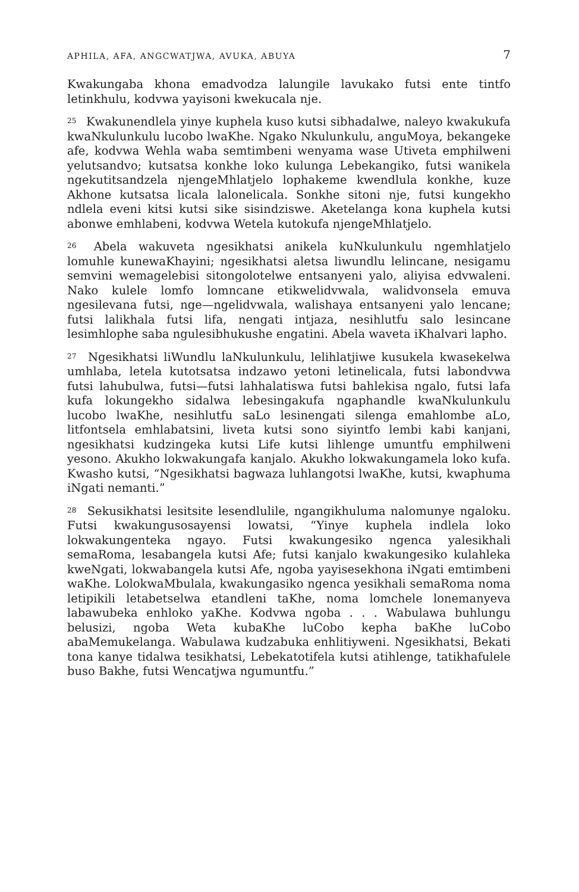APHILA, AFA, ANGCWATJWA, AVUKA, ABUYA 7
Kwakungaba khona emadvodza lalungile lavukako futsi ente tintfo letinkhulu, kodvwa yayisoni kwekucala nje.
<sup>25</sup> Kwakunendlela yinye kuphela kuso kutsi sibhadalwe, naleyo kwakukufa kwaNkulunkulu lucobo lwaKhe. Ngako Nkulunkulu, anguMoya, bekangeke afe, kodvwa Wehla waba semtimbeni wenyama wase Utiveta emphilweni yelutsandvo; kutsatsa konkhe loko kulunga Lebekangiko, futsi wanikela ngekutitsandzela njengeMhlatjelo lophakeme kwendlula konkhe, kuze Akhone kutsatsa licala lalonelicala. Sonkhe sitoni nje, futsi kungekho ndlela eveni kitsi kutsi sike sisindziswe. Aketelanga kona kuphela kutsi abonwe emhlabeni, kodvwa Wetela kutokufa njengeMhlatjelo.
<sup>26</sup> Abela wakuveta ngesikhatsi anikela kuNkulunkulu ngemhlatjelo lomuhle kunewaKhayini; ngesikhatsi aletsa liwundlu lelincane, nesigamu semvini wemagelebisi sitongolotelwe entsanyeni yalo, aliyisa edvwaleni. Nako kulele lomfo lomncane etikwelidvwala, walidvonsela emuva ngesilevana futsi, nge—ngelidvwala, walishaya entsanyeni yalo lencane; futsi lalikhala futsi lifa, nengati intjaza, nesihlutfu salo lesincane lesimhlophe saba ngulesibhukushe engatini. Abela waveta iKhalvari lapho.
<sup>27</sup> Ngesikhatsi liWundlu laNkulunkulu, lelihlatjiwe kusukela kwasekelwa umhlaba, letela kutotsatsa indzawo yetoni letinelicala, futsi labondvwa futsi lahubulwa, futsi—futsi lahhalatiswa futsi bahlekisa ngalo, futsi lafa kufa lokungekho sidalwa lebesingakufa ngaphandle kwaNkulunkulu lucobo lwaKhe, nesihlutfu saLo lesinengati silenga emahlombe aLo, litfontsela emhlabatsini, liveta kutsi sono siyintfo lembi kabi kanjani, ngesikhatsi kudzingeka kutsi Life kutsi lihlenge umuntfu emphilweni yesono. Akukho lokwakungafa kanjalo. Akukho lokwakungamela loko kufa. Kwasho kutsi, “Ngesikhatsi bagwaza luhlangotsi lwaKhe, kutsi, kwaphuma iNgati nemanti.”
<sup>28</sup> Sekusikhatsi lesitsite lesendlulile, ngangikhuluma nalomunye ngaloku. Futsi kwakungusosayensi lowatsi, “Yinye kuphela indlela loko lokwakungenteka ngayo. Futsi kwakungesiko ngenca yalesikhali semaRoma, lesabangela kutsi Afe; futsi kanjalo kwakungesiko kulahleka kweNgati, lokwabangela kutsi Afe, ngoba yayisesekhona iNgati emtimbeni waKhe. LolokwaMbulala, kwakungasiko ngenca yesikhali semaRoma noma letipikili letabetselwa etandleni taKhe, noma lomchele lonemanyeva labawubeka enhloko yaKhe. Kodvwa ngoba . . . Wabulawa buhlungu belusizi, ngoba Weta kubaKhe luCobo kepha baKhe luCobo abaMemukelanga. Wabulawa kudzabuka enhlitiyweni. Ngesikhatsi, Bekati tona kanye tidalwa tesikhatsi, Lebekatotifela kutsi atihlenge, tatikhafulele buso Bakhe, futsi Wencatjwa ngumuntfu.”